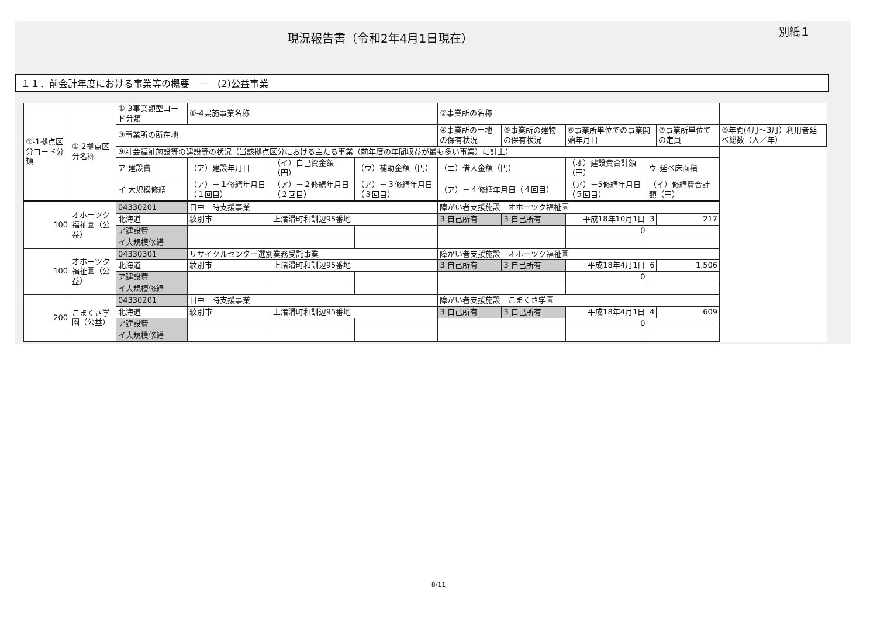現況報告書（令和2年4月1日現在）
別紙１
１１．前会計年度における事業等の概要　－　(2)公益事業
| ①-1拠点区分コード分類 | ①-2拠点区分名称 | ①-3事業類型コード分類 | ①-4実施事業名称 | | | | ②事業所の名称 | | | | | |
| | | ③事業所の所在地 | | | | | ④事業所の土地の保有状況 | ⑤事業所の建物の保有状況 | ⑥事業所単位での事業開始年月日 | | ⑦事業所単位での定員 | ⑧年間(4月～3月）利用者延べ総数（人／年） |
| | | ⑨社会福祉施設等の建設等の状況（当該拠点区分における主たる事業（前年度の年間収益が最も多い事業）に計上） | | | | | | | | | | |
| | | ア 建設費 | （ア）建設年月日 | | （イ）自己資金額（円） | （ウ）補助金額（円） | （エ）借入金額（円） | | （オ）建設費合計額（円） | ウ 延べ床面積 | | |
| | | イ 大規模修繕 | （ア）－１修繕年月日（１回目） | | （ア）－２修繕年月日（２回目） | （ア）－３修繕年月日（３回目） | （ア）－４修繕年月日（４回目） | | （ア）－5修繕年月日（５回目） | （イ）修繕費合計額（円） | | |
| 100 | オホーツク福祉園（公益） | 04330201 | 日中一時支援事業 | | | | 障がい者支援施設 オホーツク福祉園 | | | | | |
| | | 北海道 | 紋別市 | 上渚滑町和訓辺95番地 | | | 3 自己所有 | 3 自己所有 | 平成18年10月1日 | 3 | 217 | |
| | | ア建設費 | | | | | | | 0 | | | |
| | | イ大規模修繕 | | | | | | | | | | |
| 100 | オホーツク福祉園（公益） | 04330301 | リサイクルセンター選別業務受託事業 | | | | 障がい者支援施設 オホーツク福祉園 | | | | | |
| | | 北海道 | 紋別市 | 上渚滑町和訓辺95番地 | | | 3 自己所有 | 3 自己所有 | 平成18年4月1日 | 6 | 1,506 | |
| | | ア建設費 | | | | | | | 0 | | | |
| | | イ大規模修繕 | | | | | | | | | | |
| 200 | こまくさ学園（公益） | 04330201 | 日中一時支援事業 | | | | 障がい者支援施設 こまくさ学園 | | | | | |
| | | 北海道 | 紋別市 | 上渚滑町和訓辺95番地 | | | 3 自己所有 | 3 自己所有 | 平成18年4月1日 | 4 | 609 | |
| | | ア建設費 | | | | | | | 0 | | | |
| | | イ大規模修繕 | | | | | | | | | | |
8/11